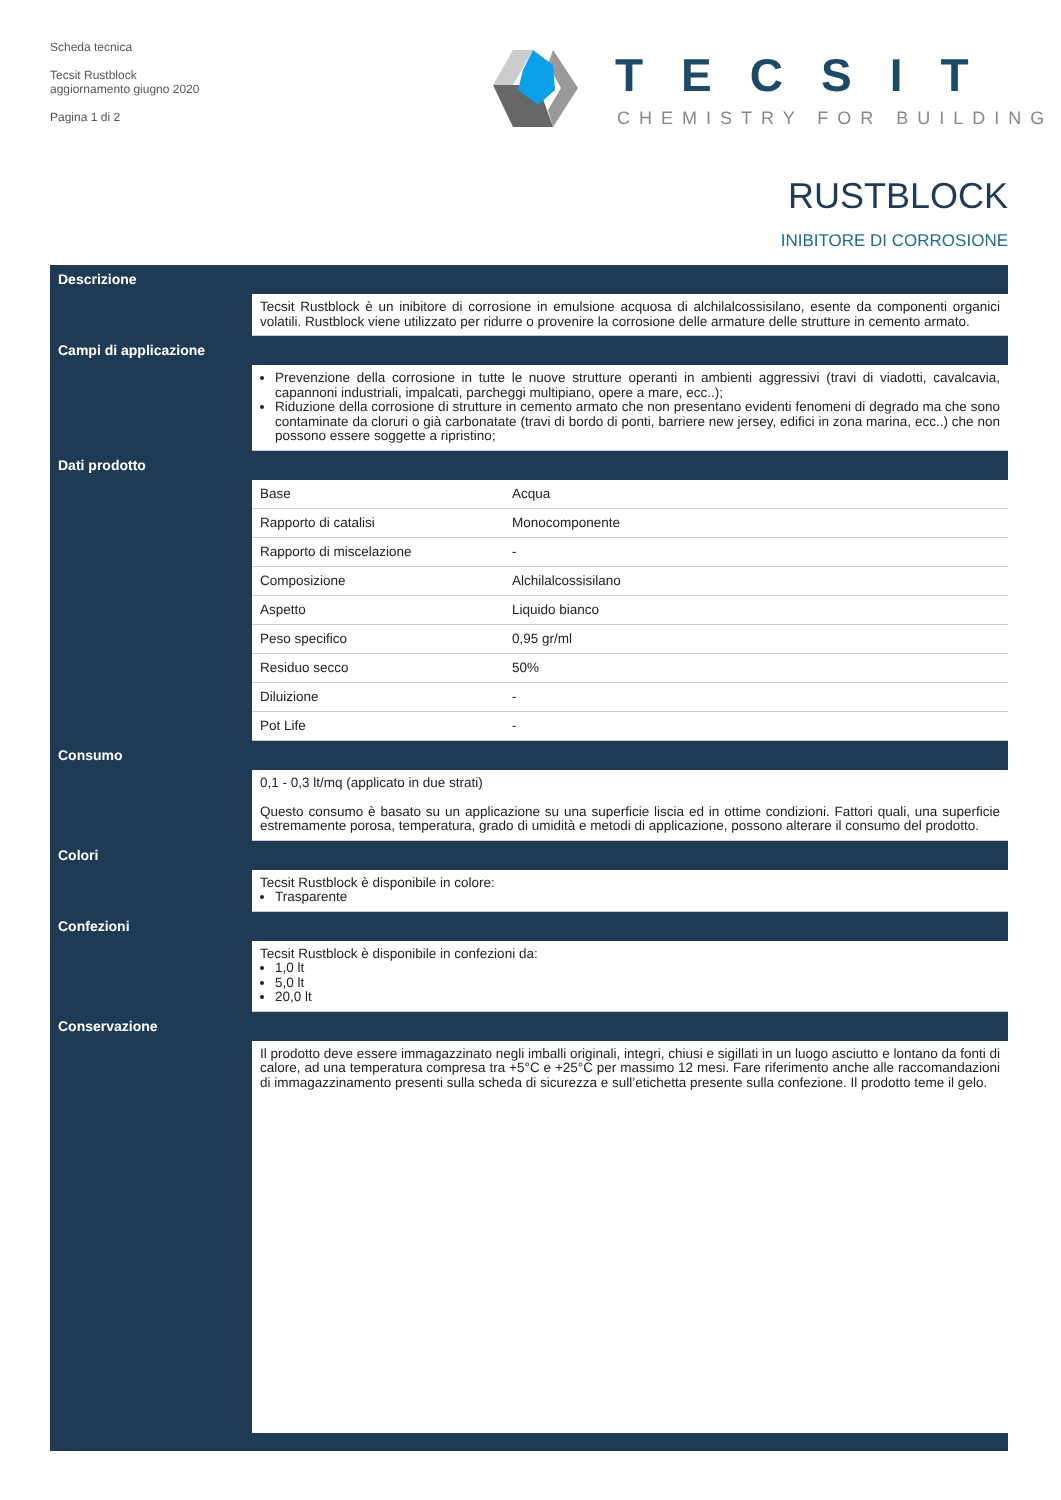Scheda tecnica
Tecsit Rustblock
aggiornamento giugno 2020
Pagina 1 di 2
TECSIT
CHEMISTRY FOR BUILDING
RUSTBLOCK
INIBITORE DI CORROSIONE
Descrizione
Tecsit Rustblock è un inibitore di corrosione in emulsione acquosa di alchilalcossisilano, esente da componenti organici volatili. Rustblock viene utilizzato per ridurre o provenire la corrosione delle armature delle strutture in cemento armato.
Campi di applicazione
Prevenzione della corrosione in tutte le nuove strutture operanti in ambienti aggressivi (travi di viadotti, cavalcavia, capannoni industriali, impalcati, parcheggi multipiano, opere a mare, ecc..);
Riduzione della corrosione di strutture in cemento armato che non presentano evidenti fenomeni di degrado ma che sono contaminate da cloruri o già carbonatate (travi di bordo di ponti, barriere new jersey, edifici in zona marina, ecc..) che non possono essere soggette a ripristino;
Dati prodotto
| Base | Acqua |
| Rapporto di catalisi | Monocomponente |
| Rapporto di miscelazione | - |
| Composizione | Alchilalcossisilano |
| Aspetto | Liquido bianco |
| Peso specifico | 0,95 gr/ml |
| Residuo secco | 50% |
| Diluizione | - |
| Pot Life | - |
Consumo
0,1 - 0,3 lt/mq (applicato in due strati)
Questo consumo è basato su un applicazione su una superficie liscia ed in ottime condizioni. Fattori quali, una superficie estremamente porosa, temperatura, grado di umidità e metodi di applicazione, possono alterare il consumo del prodotto.
Colori
Tecsit Rustblock è disponibile in colore:
Trasparente
Confezioni
Tecsit Rustblock è disponibile in confezioni da:
1,0 lt
5,0 lt
20,0 lt
Conservazione
Il prodotto deve essere immagazzinato negli imballi originali, integri, chiusi e sigillati in un luogo asciutto e lontano da fonti di calore, ad una temperatura compresa tra +5°C e +25°C per massimo 12 mesi. Fare riferimento anche alle raccomandazioni di immagazzinamento presenti sulla scheda di sicurezza e sull’etichetta presente sulla confezione. Il prodotto teme il gelo.